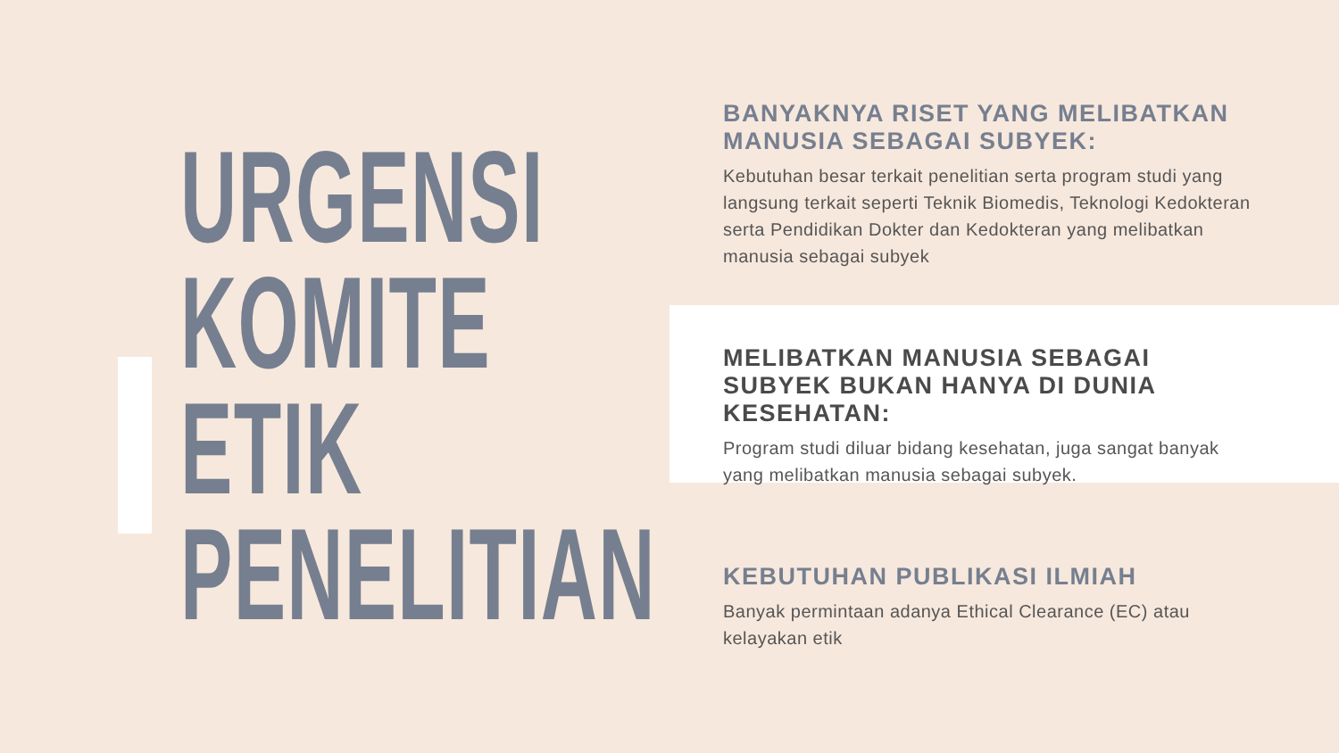URGENSI
KOMITE
ETIK
PENELITIAN
BANYAKNYA RISET YANG MELIBATKAN MANUSIA SEBAGAI SUBYEK:
Kebutuhan besar terkait penelitian serta program studi yang langsung terkait seperti Teknik Biomedis, Teknologi Kedokteran serta Pendidikan Dokter dan Kedokteran yang melibatkan manusia sebagai subyek
MELIBATKAN MANUSIA SEBAGAI SUBYEK BUKAN HANYA DI DUNIA KESEHATAN:
Program studi diluar bidang kesehatan, juga sangat banyak yang melibatkan manusia sebagai subyek.
KEBUTUHAN PUBLIKASI ILMIAH
Banyak permintaan adanya Ethical Clearance (EC) atau kelayakan etik